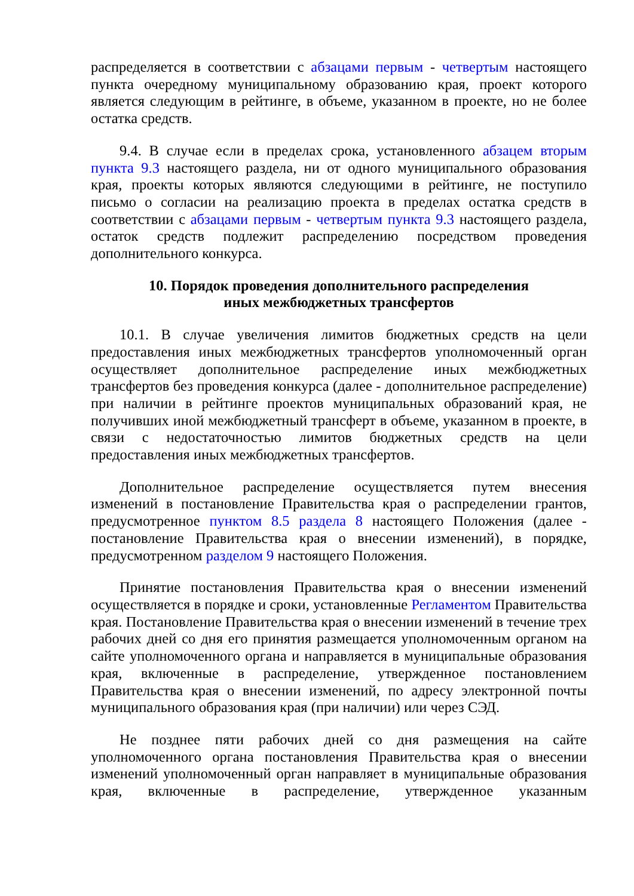распределяется в соответствии с абзацами первым - четвертым настоящего пункта очередному муниципальному образованию края, проект которого является следующим в рейтинге, в объеме, указанном в проекте, но не более остатка средств.
9.4. В случае если в пределах срока, установленного абзацем вторым пункта 9.3 настоящего раздела, ни от одного муниципального образования края, проекты которых являются следующими в рейтинге, не поступило письмо о согласии на реализацию проекта в пределах остатка средств в соответствии с абзацами первым - четвертым пункта 9.3 настоящего раздела, остаток средств подлежит распределению посредством проведения дополнительного конкурса.
10. Порядок проведения дополнительного распределения
иных межбюджетных трансфертов
10.1. В случае увеличения лимитов бюджетных средств на цели предоставления иных межбюджетных трансфертов уполномоченный орган осуществляет дополнительное распределение иных межбюджетных трансфертов без проведения конкурса (далее - дополнительное распределение) при наличии в рейтинге проектов муниципальных образований края, не получивших иной межбюджетный трансферт в объеме, указанном в проекте, в связи с недостаточностью лимитов бюджетных средств на цели предоставления иных межбюджетных трансфертов.
Дополнительное распределение осуществляется путем внесения изменений в постановление Правительства края о распределении грантов, предусмотренное пунктом 8.5 раздела 8 настоящего Положения (далее - постановление Правительства края о внесении изменений), в порядке, предусмотренном разделом 9 настоящего Положения.
Принятие постановления Правительства края о внесении изменений осуществляется в порядке и сроки, установленные Регламентом Правительства края. Постановление Правительства края о внесении изменений в течение трех рабочих дней со дня его принятия размещается уполномоченным органом на сайте уполномоченного органа и направляется в муниципальные образования края, включенные в распределение, утвержденное постановлением Правительства края о внесении изменений, по адресу электронной почты муниципального образования края (при наличии) или через СЭД.
Не позднее пяти рабочих дней со дня размещения на сайте уполномоченного органа постановления Правительства края о внесении изменений уполномоченный орган направляет в муниципальные образования края, включенные в распределение, утвержденное указанным